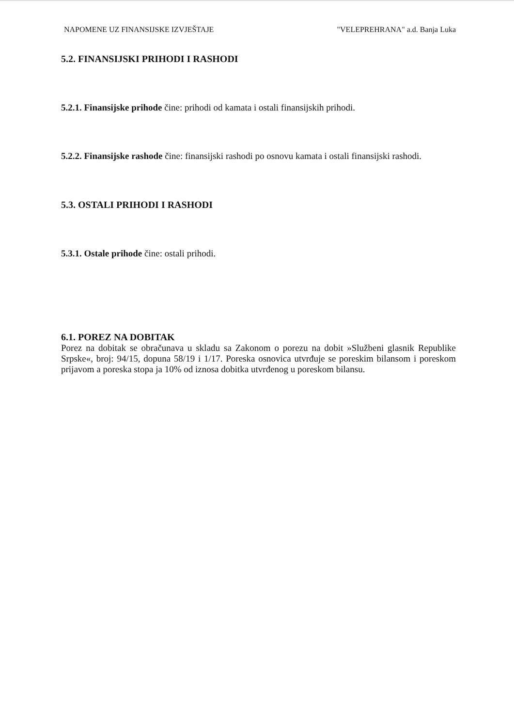NAPOMENE UZ FINANSIJSKE IZVJEŠTAJE "VELEPREHRANA" a.d. Banja Luka
5.2. FINANSIJSKI PRIHODI I RASHODI
5.2.1. Finansijske prihode čine: prihodi od kamata i ostali finansijskih prihodi.
5.2.2. Finansijske rashode čine: finansijski rashodi po osnovu kamata i ostali finansijski rashodi.
5.3. OSTALI PRIHODI I RASHODI
5.3.1. Ostale prihode čine: ostali prihodi.
6.1. POREZ NA DOBITAK
Porez na dobitak se obračunava u skladu sa Zakonom o porezu na dobit »Službeni glasnik Republike Srpske«, broj: 94/15, dopuna 58/19 i 1/17. Poreska osnovica utvrđuje se poreskim bilansom i poreskom prijavom a poreska stopa ja 10% od iznosa dobitka utvrđenog u poreskom bilansu.